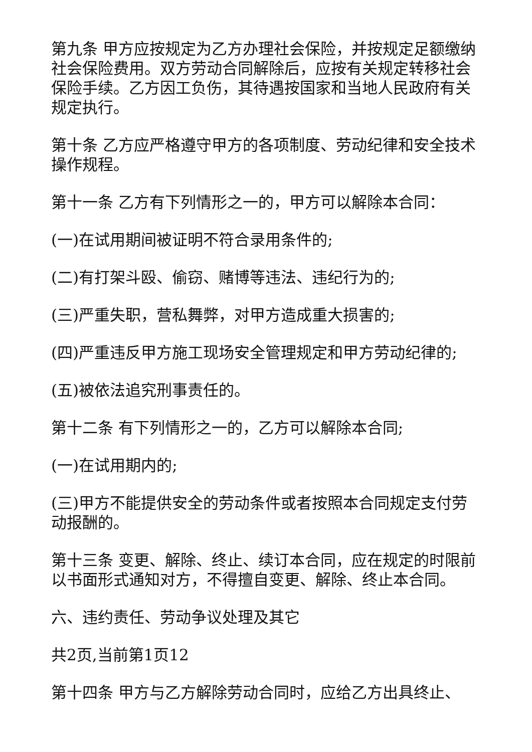第九条 甲方应按规定为乙方办理社会保险，并按规定足额缴纳社会保险费用。双方劳动合同解除后，应按有关规定转移社会保险手续。乙方因工负伤，其待遇按国家和当地人民政府有关规定执行。
第十条 乙方应严格遵守甲方的各项制度、劳动纪律和安全技术操作规程。
第十一条 乙方有下列情形之一的，甲方可以解除本合同：
(一)在试用期间被证明不符合录用条件的;
(二)有打架斗殴、偷窃、赌博等违法、违纪行为的;
(三)严重失职，营私舞弊，对甲方造成重大损害的;
(四)严重违反甲方施工现场安全管理规定和甲方劳动纪律的;
(五)被依法追究刑事责任的。
第十二条 有下列情形之一的，乙方可以解除本合同;
(一)在试用期内的;
(三)甲方不能提供安全的劳动条件或者按照本合同规定支付劳动报酬的。
第十三条 变更、解除、终止、续订本合同，应在规定的时限前以书面形式通知对方，不得擅自变更、解除、终止本合同。
六、违约责任、劳动争议处理及其它
共2页,当前第1页12
第十四条 甲方与乙方解除劳动合同时，应给乙方出具终止、